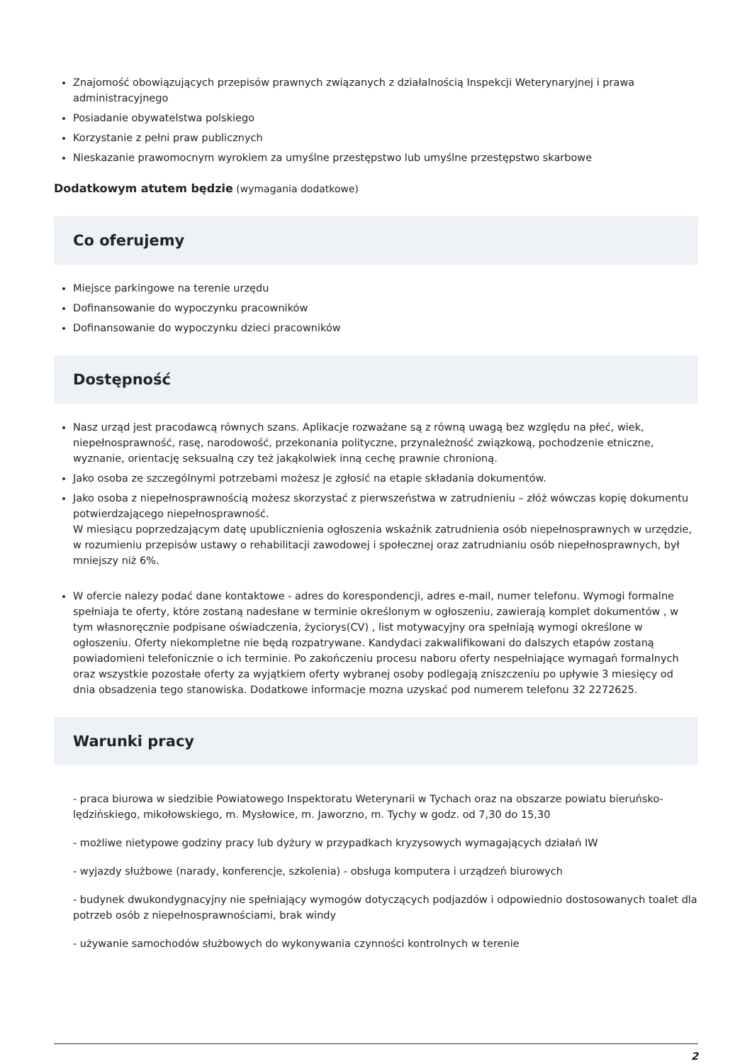Znajomość obowiązujących przepisów prawnych związanych z działalnością Inspekcji Weterynaryjnej i prawa administracyjnego
Posiadanie obywatelstwa polskiego
Korzystanie z pełni praw publicznych
Nieskazanie prawomocnym wyrokiem za umyślne przestępstwo lub umyślne przestępstwo skarbowe
Dodatkowym atutem będzie (wymagania dodatkowe)
Co oferujemy
Miejsce parkingowe na terenie urzędu
Dofinansowanie do wypoczynku pracowników
Dofinansowanie do wypoczynku dzieci pracowników
Dostępność
Nasz urząd jest pracodawcą równych szans. Aplikacje rozważane są z równą uwagą bez względu na płeć, wiek, niepełnosprawność, rasę, narodowość, przekonania polityczne, przynależność związkową, pochodzenie etniczne, wyznanie, orientację seksualną czy też jakąkolwiek inną cechę prawnie chronioną.
Jako osoba ze szczególnymi potrzebami możesz je zgłosić na etapie składania dokumentów.
Jako osoba z niepełnosprawnością możesz skorzystać z pierwszeństwa w zatrudnieniu – złóż wówczas kopię dokumentu potwierdzającego niepełnosprawność.
W miesiącu poprzedzającym datę upublicznienia ogłoszenia wskaźnik zatrudnienia osób niepełnosprawnych w urzędzie, w rozumieniu przepisów ustawy o rehabilitacji zawodowej i społecznej oraz zatrudnianiu osób niepełnosprawnych, był mniejszy niż 6%.
W ofercie nalezy podać dane kontaktowe - adres do korespondencji, adres e-mail, numer telefonu. Wymogi formalne spełniaja te oferty, które zostaną nadesłane w terminie określonym w ogłoszeniu, zawierają komplet dokumentów , w tym własnoręcznie podpisane oświadczenia, życiorys(CV) , list motywacyjny ora spełniają wymogi określone w ogłoszeniu. Oferty niekompletne nie będą rozpatrywane. Kandydaci zakwalifikowani do dalszych etapów zostaną powiadomieni telefonicznie o ich terminie. Po zakończeniu procesu naboru oferty nespełniające wymagań formalnych oraz wszystkie pozostałe oferty za wyjątkiem oferty wybranej osoby podlegają zniszczeniu po upływie 3 miesięcy od dnia obsadzenia tego stanowiska. Dodatkowe informacje mozna uzyskać pod numerem telefonu 32 2272625.
Warunki pracy
- praca biurowa w siedzibie Powiatowego Inspektoratu Weterynarii w Tychach oraz na obszarze powiatu bieruńsko-lędzińskiego, mikołowskiego, m. Mysłowice, m. Jaworzno, m. Tychy w godz. od 7,30 do 15,30
- możliwe nietypowe godziny pracy lub dyżury w przypadkach kryzysowych wymagających działań IW
- wyjazdy służbowe (narady, konferencje, szkolenia) - obsługa komputera i urządzeń biurowych
- budynek dwukondygnacyjny nie spełniający wymogów dotyczących podjazdów i odpowiednio dostosowanych toalet dla potrzeb osób z niepełnosprawnościami, brak windy
- używanie samochodów służbowych do wykonywania czynności kontrolnych w terenie
2